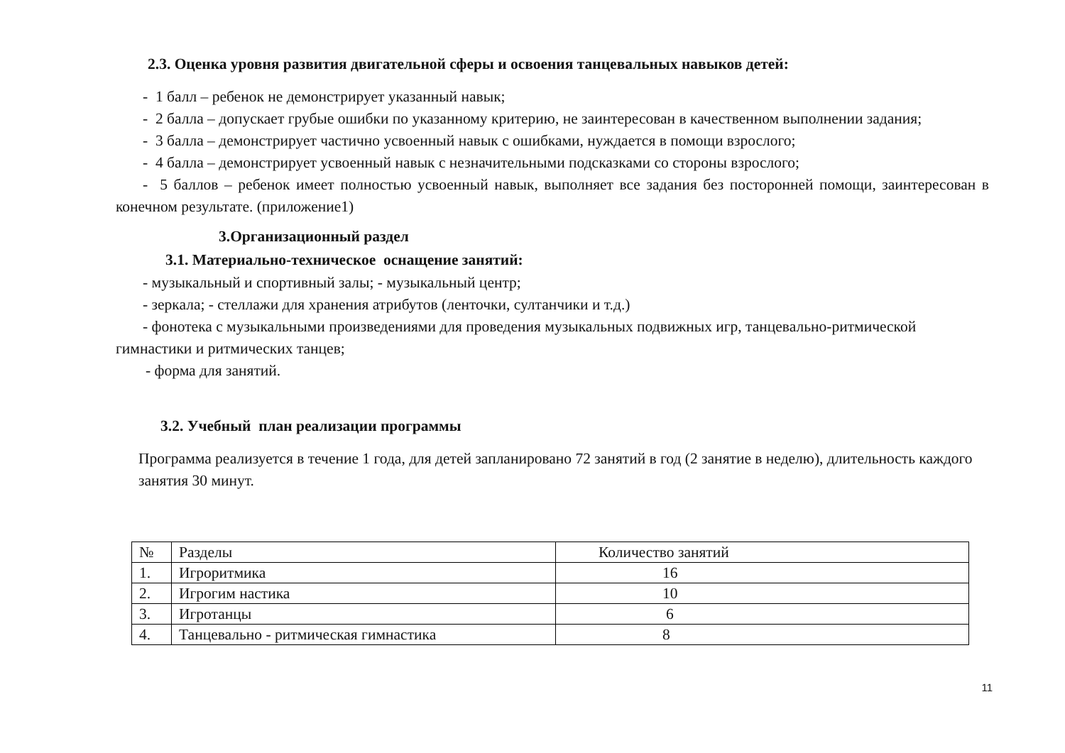2.3. Оценка уровня развития двигательной сферы и освоения танцевальных навыков детей:
- 1 балл – ребенок не демонстрирует указанный навык;
- 2 балла – допускает грубые ошибки по указанному критерию, не заинтересован в качественном выполнении задания;
- 3 балла – демонстрирует частично усвоенный навык с ошибками, нуждается в помощи взрослого;
- 4 балла – демонстрирует усвоенный навык с незначительными подсказками со стороны взрослого;
- 5 баллов – ребенок имеет полностью усвоенный навык, выполняет все задания без посторонней помощи, заинтересован в конечном результате. (приложение1)
3.Организационный раздел
3.1. Материально-техническое оснащение занятий:
- музыкальный и спортивный залы; - музыкальный центр;
- зеркала; - стеллажи для хранения атрибутов (ленточки, султанчики и т.д.)
- фонотека с музыкальными произведениями для проведения музыкальных подвижных игр, танцевально-ритмической гимнастики и ритмических танцев;
- форма для занятий.
3.2. Учебный план реализации программы
Программа реализуется в течение 1 года, для детей запланировано 72 занятий в год (2 занятие в неделю), длительность каждого занятия 30 минут.
| № | Разделы | Количество занятий |
| 1. | Игроритмика | 16 |
| 2. | Игрогим настика | 10 |
| 3. | Игротанцы | 6 |
| 4. | Танцевально - ритмическая гимнастика | 8 |
11